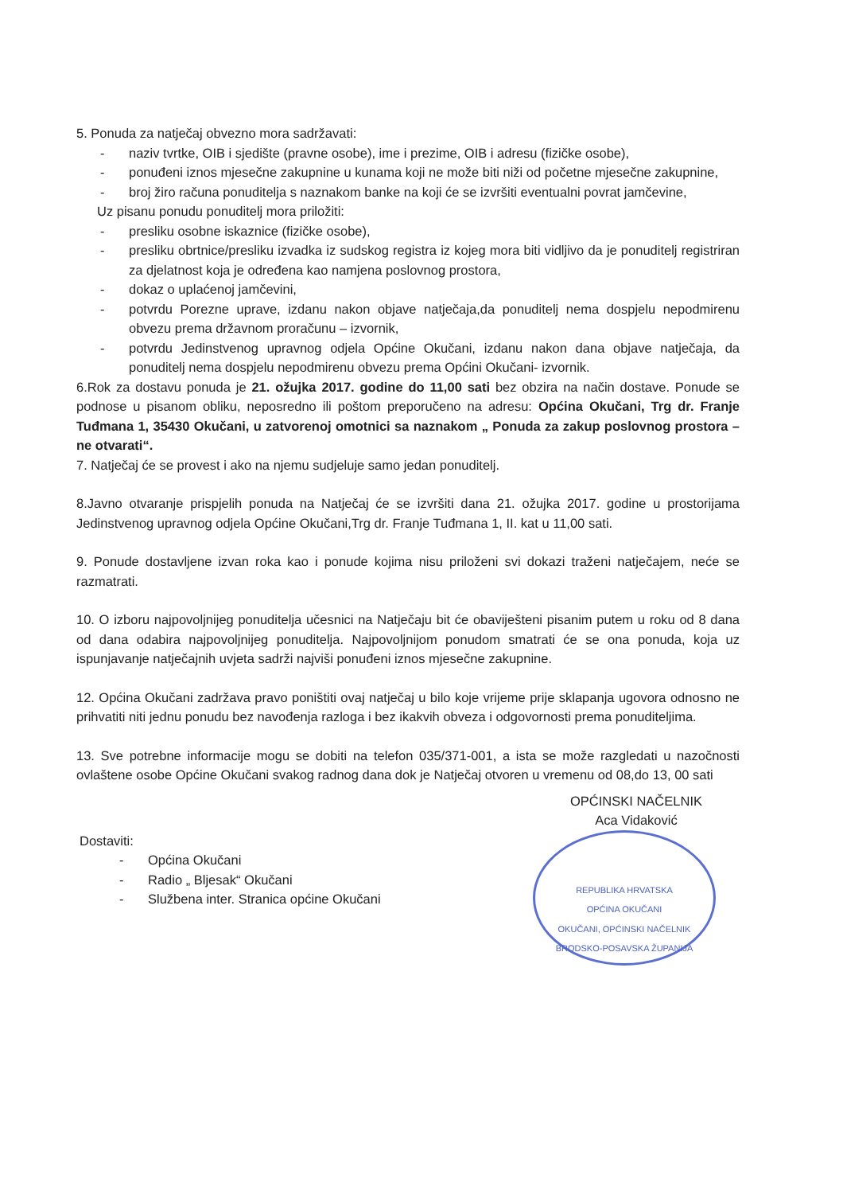5. Ponuda za natječaj obvezno mora sadržavati:
- naziv tvrtke, OIB i sjedište (pravne osobe), ime i prezime, OIB i adresu (fizičke osobe),
- ponuđeni iznos mjesečne zakupnine u kunama koji ne može biti niži od početne mjesečne zakupnine,
- broj žiro računa ponuditelja s naznakom banke na koji će se izvršiti eventualni povrat jamčevine,
Uz pisanu ponudu ponuditelj mora priložiti:
- presliku osobne iskaznice (fizičke osobe),
- presliku obrtnice/presliku izvadka iz sudskog registra iz kojeg mora biti vidljivo da je ponuditelj registriran za djelatnost koja je određena kao namjena poslovnog prostora,
- dokaz o uplaćenoj jamčevini,
- potvrdu Porezne uprave, izdanu nakon objave natječaja,da ponuditelj nema dospjelu nepodmirenu obvezu prema državnom proračunu – izvornik,
- potvrdu Jedinstvenog upravnog odjela Općine Okučani, izdanu nakon dana objave natječaja, da ponuditelj nema dospjelu nepodmirenu obvezu prema Općini Okučani- izvornik.
6.Rok za dostavu ponuda je 21. ožujka 2017. godine do 11,00 sati bez obzira na način dostave. Ponude se podnose u pisanom obliku, neposredno ili poštom preporučeno na adresu: Općina Okučani, Trg dr. Franje Tuđmana 1, 35430 Okučani, u zatvorenoj omotnici sa naznakom „ Ponuda za zakup poslovnog prostora – ne otvarati“.
7. Natječaj će se provest i ako na njemu sudjeluje samo jedan ponuditelj.
8.Javno otvaranje prispjelih ponuda na Natječaj će se izvršiti dana 21. ožujka 2017. godine u prostorijama Jedinstvenog upravnog odjela Općine Okučani,Trg dr. Franje Tuđmana 1, II. kat u 11,00 sati.
9. Ponude dostavljene izvan roka kao i ponude kojima nisu priloženi svi dokazi traženi natječajem, neće se razmatrati.
10. O izboru najpovoljnijeg ponuditelja učesnici na Natječaju bit će obaviješteni pisanim putem u roku od 8 dana od dana odabira najpovoljnijeg ponuditelja. Najpovoljnijom ponudom smatrati će se ona ponuda, koja uz ispunjavanje natječajnih uvjeta sadrži najviši ponuđeni iznos mjesečne zakupnine.
12. Općina Okučani zadržava pravo poništiti ovaj natječaj u bilo koje vrijeme prije sklapanja ugovora odnosno ne prihvatiti niti jednu ponudu bez navođenja razloga i bez ikakvih obveza i odgovornosti prema ponuditeljima.
13. Sve potrebne informacije mogu se dobiti na telefon 035/371-001, a ista se može razgledati u nazočnosti ovlaštene osobe Općine Okučani svakog radnog dana dok je Natječaj otvoren u vremenu od 08,do 13, 00 sati
Dostaviti:
- Općina Okučani
- Radio „ Bljesak“ Okučani
- Službena inter. Stranica općine Okučani
OPĆINSKI NAČELNIK
Aca Vidaković
REPUBLIKA HRVATSKA
OPĆINA OKUČANI
OKUČANI, OPĆINSKI NAČELNIK
BRODSKO-POSAVSKA ŽUPANIJA